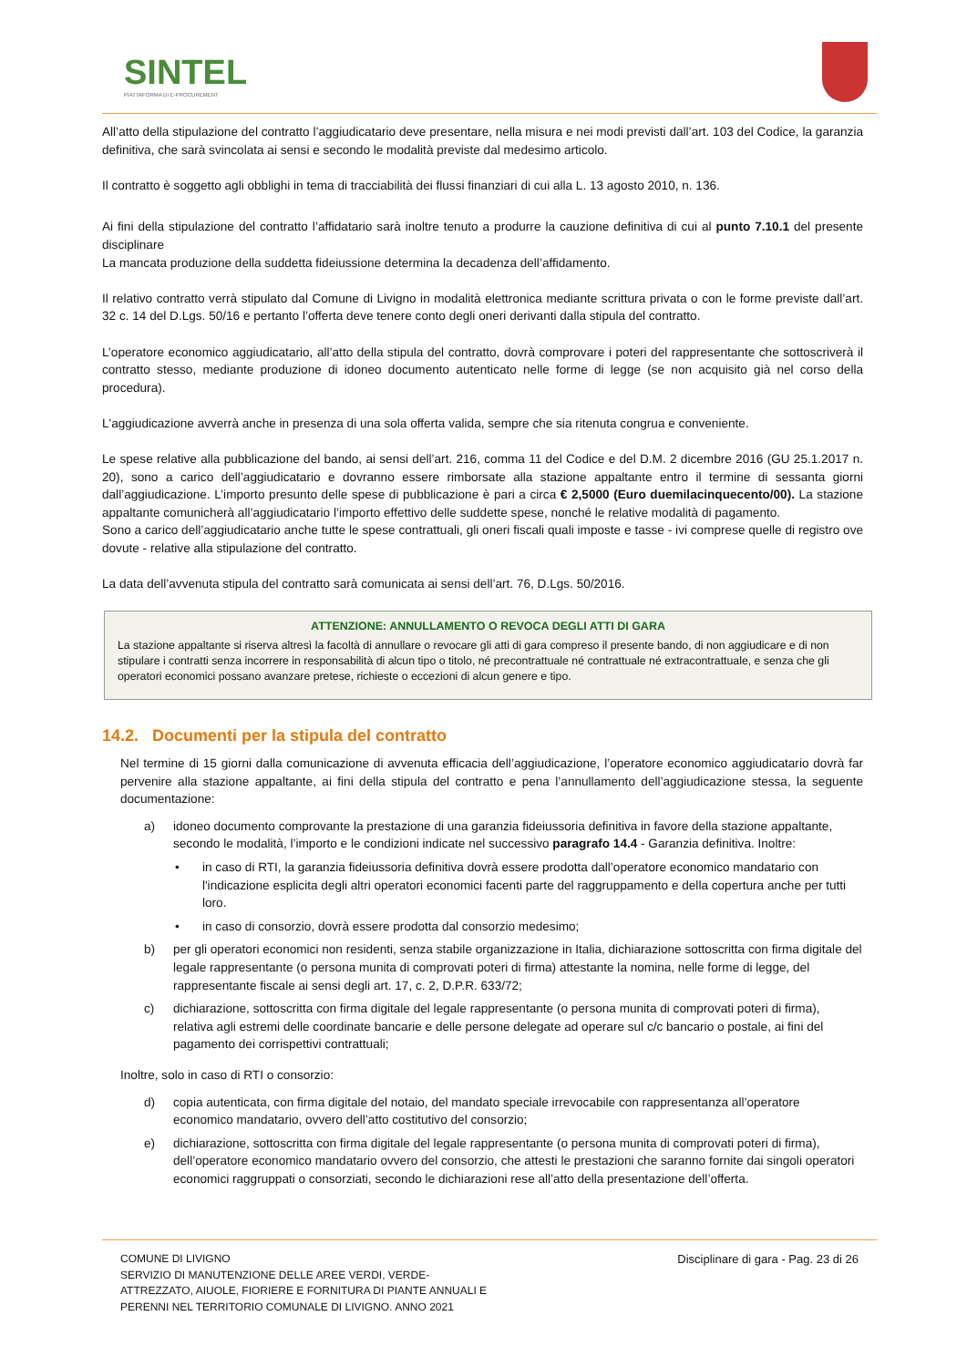SINTEL
PIATTAFORMA DI E-PROCUREMENT
All’atto della stipulazione del contratto l’aggiudicatario deve presentare, nella misura e nei modi previsti dall’art. 103 del Codice, la garanzia definitiva, che sarà svincolata ai sensi e secondo le modalità previste dal medesimo articolo.
Il contratto è soggetto agli obblighi in tema di tracciabilità dei flussi finanziari di cui alla L. 13 agosto 2010, n. 136.
Ai fini della stipulazione del contratto l’affidatario sarà inoltre tenuto a produrre la cauzione definitiva di cui al punto 7.10.1 del presente disciplinare
La mancata produzione della suddetta fideiussione determina la decadenza dell’affidamento.
Il relativo contratto verrà stipulato dal Comune di Livigno in modalità elettronica mediante scrittura privata o con le forme previste dall’art. 32 c. 14 del D.Lgs. 50/16 e pertanto l’offerta deve tenere conto degli oneri derivanti dalla stipula del contratto.
L’operatore economico aggiudicatario, all’atto della stipula del contratto, dovrà comprovare i poteri del rappresentante che sottoscriverà il contratto stesso, mediante produzione di idoneo documento autenticato nelle forme di legge (se non acquisito già nel corso della procedura).
L'aggiudicazione avverrà anche in presenza di una sola offerta valida, sempre che sia ritenuta congrua e conveniente.
Le spese relative alla pubblicazione del bando, ai sensi dell’art. 216, comma 11 del Codice e del D.M. 2 dicembre 2016 (GU 25.1.2017 n. 20), sono a carico dell’aggiudicatario e dovranno essere rimborsate alla stazione appaltante entro il termine di sessanta giorni dall’aggiudicazione. L’importo presunto delle spese di pubblicazione è pari a circa € 2,5000 (Euro duemilacinquecento/00). La stazione appaltante comunicherà all’aggiudicatario l’importo effettivo delle suddette spese, nonché le relative modalità di pagamento.
Sono a carico dell’aggiudicatario anche tutte le spese contrattuali, gli oneri fiscali quali imposte e tasse - ivi comprese quelle di registro ove dovute - relative alla stipulazione del contratto.
La data dell’avvenuta stipula del contratto sarà comunicata ai sensi dell’art. 76, D.Lgs. 50/2016.
ATTENZIONE: ANNULLAMENTO O REVOCA DEGLI ATTI DI GARA
La stazione appaltante si riserva altresì la facoltà di annullare o revocare gli atti di gara compreso il presente bando, di non aggiudicare e di non stipulare i contratti senza incorrere in responsabilità di alcun tipo o titolo, né precontrattuale né contrattuale né extracontrattuale, e senza che gli operatori economici possano avanzare pretese, richieste o eccezioni di alcun genere e tipo.
14.2. Documenti per la stipula del contratto
Nel termine di 15 giorni dalla comunicazione di avvenuta efficacia dell’aggiudicazione, l’operatore economico aggiudicatario dovrà far pervenire alla stazione appaltante, ai fini della stipula del contratto e pena l’annullamento dell’aggiudicazione stessa, la seguente documentazione:
a) idoneo documento comprovante la prestazione di una garanzia fideiussoria definitiva in favore della stazione appaltante, secondo le modalità, l’importo e le condizioni indicate nel successivo paragrafo 14.4 - Garanzia definitiva. Inoltre:
• in caso di RTI, la garanzia fideiussoria definitiva dovrà essere prodotta dall’operatore economico mandatario con l'indicazione esplicita degli altri operatori economici facenti parte del raggruppamento e della copertura anche per tutti loro.
• in caso di consorzio, dovrà essere prodotta dal consorzio medesimo;
b) per gli operatori economici non residenti, senza stabile organizzazione in Italia, dichiarazione sottoscritta con firma digitale del legale rappresentante (o persona munita di comprovati poteri di firma) attestante la nomina, nelle forme di legge, del rappresentante fiscale ai sensi degli art. 17, c. 2, D.P.R. 633/72;
c) dichiarazione, sottoscritta con firma digitale del legale rappresentante (o persona munita di comprovati poteri di firma), relativa agli estremi delle coordinate bancarie e delle persone delegate ad operare sul c/c bancario o postale, ai fini del pagamento dei corrispettivi contrattuali;
Inoltre, solo in caso di RTI o consorzio:
d) copia autenticata, con firma digitale del notaio, del mandato speciale irrevocabile con rappresentanza all’operatore economico mandatario, ovvero dell’atto costitutivo del consorzio;
e) dichiarazione, sottoscritta con firma digitale del legale rappresentante (o persona munita di comprovati poteri di firma), dell’operatore economico mandatario ovvero del consorzio, che attesti le prestazioni che saranno fornite dai singoli operatori economici raggruppati o consorziati, secondo le dichiarazioni rese all’atto della presentazione dell’offerta.
COMUNE DI LIVIGNO
SERVIZIO DI MANUTENZIONE DELLE AREE VERDI, VERDE-
ATTREZZATO, AIUOLE, FIORIERE E FORNITURA DI PIANTE ANNUALI E
PERENNI NEL TERRITORIO COMUNALE DI LIVIGNO. ANNO 2021
Disciplinare di gara - Pag. 23 di 26